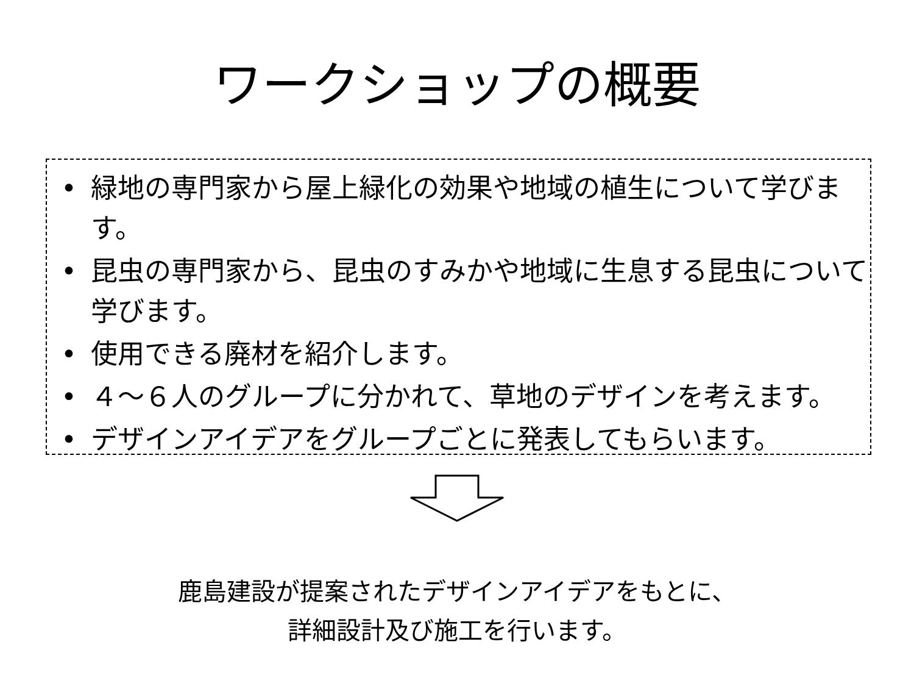ワークショップの概要
• 緑地の専門家から屋上緑化の効果や地域の植生について学びます。
• 昆虫の専門家から、昆虫のすみかや地域に生息する昆虫について学びます。
• 使用できる廃材を紹介します。
• ４～６人のグループに分かれて、草地のデザインを考えます。
• デザインアイデアをグループごとに発表してもらいます。
鹿島建設が提案されたデザインアイデアをもとに、
詳細設計及び施工を行います。